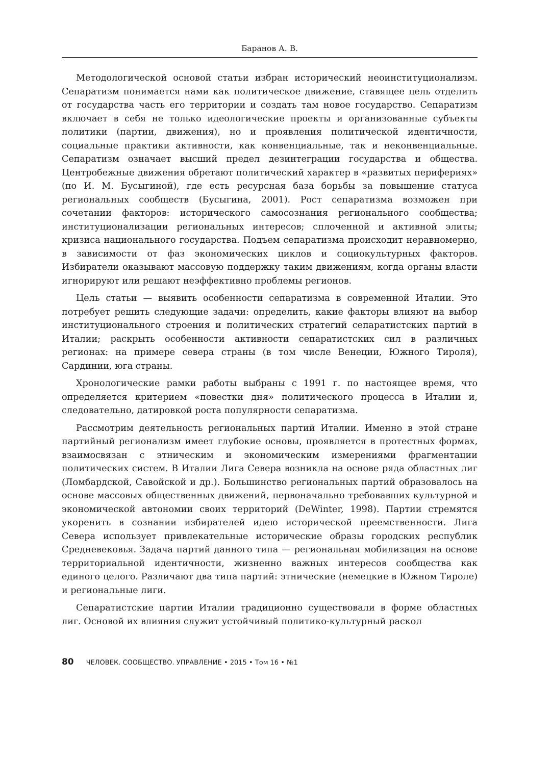Баранов А. В.
Методологической основой статьи избран исторический неоинституционализм. Сепаратизм понимается нами как политическое движение, ставящее цель отделить от государства часть его территории и создать там новое государство. Сепаратизм включает в себя не только идеологические проекты и организованные субъекты политики (партии, движения), но и проявления политической идентичности, социальные практики активности, как конвенциальные, так и неконвенциальные. Сепаратизм означает высший предел дезинтеграции государства и общества. Центробежные движения обретают политический характер в «развитых перифериях» (по И. М. Бусыгиной), где есть ресурсная база борьбы за повышение статуса региональных сообществ (Бусыгина, 2001). Рост сепаратизма возможен при сочетании факторов: исторического самосознания регионального сообщества; институционализации региональных интересов; сплоченной и активной элиты; кризиса национального государства. Подъем сепаратизма происходит неравномерно, в зависимости от фаз экономических циклов и социокультурных факторов. Избиратели оказывают массовую поддержку таким движениям, когда органы власти игнорируют или решают неэффективно проблемы регионов.
Цель статьи — выявить особенности сепаратизма в современной Италии. Это потребует решить следующие задачи: определить, какие факторы влияют на выбор институционального строения и политических стратегий сепаратистских партий в Италии; раскрыть особенности активности сепаратистских сил в различных регионах: на примере севера страны (в том числе Венеции, Южного Тироля), Сардинии, юга страны.
Хронологические рамки работы выбраны с 1991 г. по настоящее время, что определяется критерием «повестки дня» политического процесса в Италии и, следовательно, датировкой роста популярности сепаратизма.
Рассмотрим деятельность региональных партий Италии. Именно в этой стране партийный регионализм имеет глубокие основы, проявляется в протестных формах, взаимосвязан с этническим и экономическим измерениями фрагментации политических систем. В Италии Лига Севера возникла на основе ряда областных лиг (Ломбардской, Савойской и др.). Большинство региональных партий образовалось на основе массовых общественных движений, первоначально требовавших культурной и экономической автономии своих территорий (DeWinter, 1998). Партии стремятся укоренить в сознании избирателей идею исторической преемственности. Лига Севера использует привлекательные исторические образы городских республик Средневековья. Задача партий данного типа — региональная мобилизация на основе территориальной идентичности, жизненно важных интересов сообщества как единого целого. Различают два типа партий: этнические (немецкие в Южном Тироле) и региональные лиги.
Сепаратистские партии Италии традиционно существовали в форме областных лиг. Основой их влияния служит устойчивый политико-культурный раскол
80 ЧЕЛОВЕК. СООБЩЕСТВО. УПРАВЛЕНИЕ • 2015 • Том 16 • №1